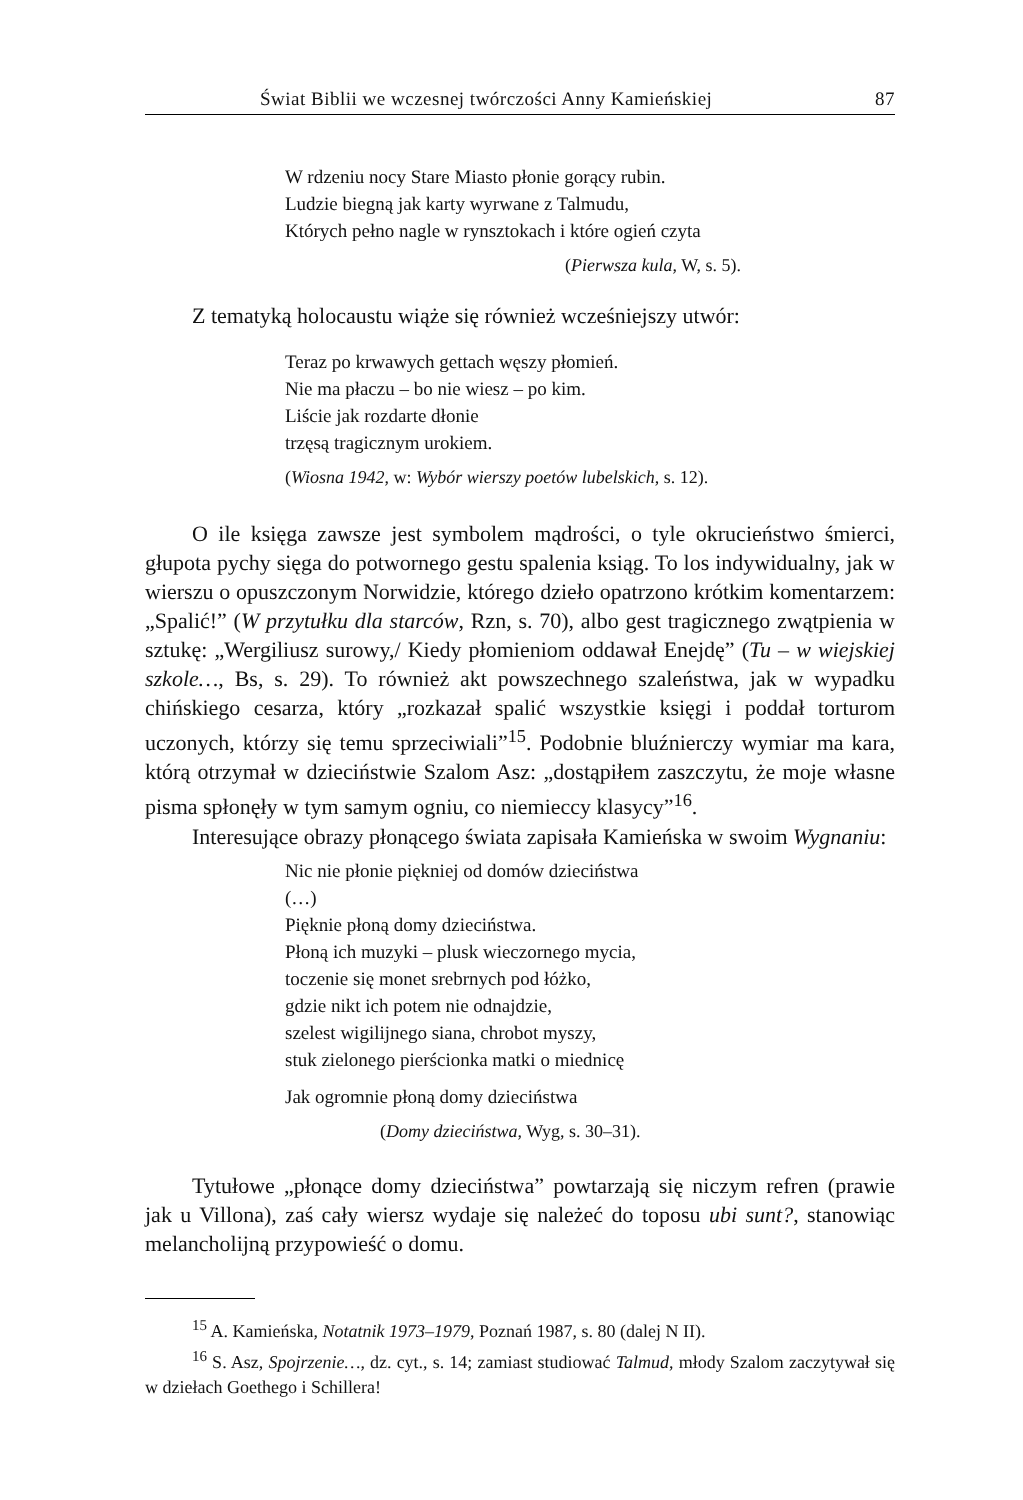Świat Biblii we wczesnej twórczości Anny Kamieńskiej 87
W rdzeniu nocy Stare Miasto płonie gorący rubin.
Ludzie biegną jak karty wyrwane z Talmudu,
Których pełno nagle w rynsztokach i które ogień czyta
(Pierwsza kula, W, s. 5).
Z tematyką holocaustu wiąże się również wcześniejszy utwór:
Teraz po krwawych gettach węszy płomień.
Nie ma płaczu – bo nie wiesz – po kim.
Liście jak rozdarte dłonie
trzęsą tragicznym urokiem.
(Wiosna 1942, w: Wybór wierszy poetów lubelskich, s. 12).
O ile księga zawsze jest symbolem mądrości, o tyle okrucieństwo śmierci, głupota pychy sięga do potwornego gestu spalenia ksiąg. To los indywidualny, jak w wierszu o opuszczonym Norwidzie, którego dzieło opatrzono krótkim komentarzem: „Spalić!” (W przytułku dla starców, Rzn, s. 70), albo gest tragicznego zwątpienia w sztukę: „Wergiliusz surowy,/ Kiedy płomieniom oddawał Enejdę” (Tu – w wiejskiej szkole…, Bs, s. 29). To również akt powszechnego szaleństwa, jak w wypadku chińskiego cesarza, który „rozkazał spalić wszystkie księgi i poddał torturom uczonych, którzy się temu sprzeciwiali”<sup>15</sup>. Podobnie bluźnierczy wymiar ma kara, którą otrzymał w dzieciństwie Szalom Asz: „dostąpiłem zaszczytu, że moje własne pisma spłonęły w tym samym ogniu, co niemieccy klasycy”<sup>16</sup>.
Interesujące obrazy płonącego świata zapisała Kamieńska w swoim Wygnaniu:
Nic nie płonie piękniej od domów dzieciństwa
(…)
Pięknie płoną domy dzieciństwa.
Płoną ich muzyki – plusk wieczornego mycia,
toczenie się monet srebrnych pod łóżko,
gdzie nikt ich potem nie odnajdzie,
szelest wigilijnego siana, chrobot myszy,
stuk zielonego pierścionka matki o miednicę
Jak ogromnie płoną domy dzieciństwa
(Domy dzieciństwa, Wyg, s. 30–31).
Tytułowe „płonące domy dzieciństwa” powtarzają się niczym refren (prawie jak u Villona), zaś cały wiersz wydaje się należeć do toposu ubi sunt?, stanowiąc melancholijną przypowieść o domu.
<sup>15</sup> A. Kamieńska, Notatnik 1973–1979, Poznań 1987, s. 80 (dalej N II).
<sup>16</sup> S. Asz, Spojrzenie…, dz. cyt., s. 14; zamiast studiować Talmud, młody Szalom zaczytywał się w dziełach Goethego i Schillera!